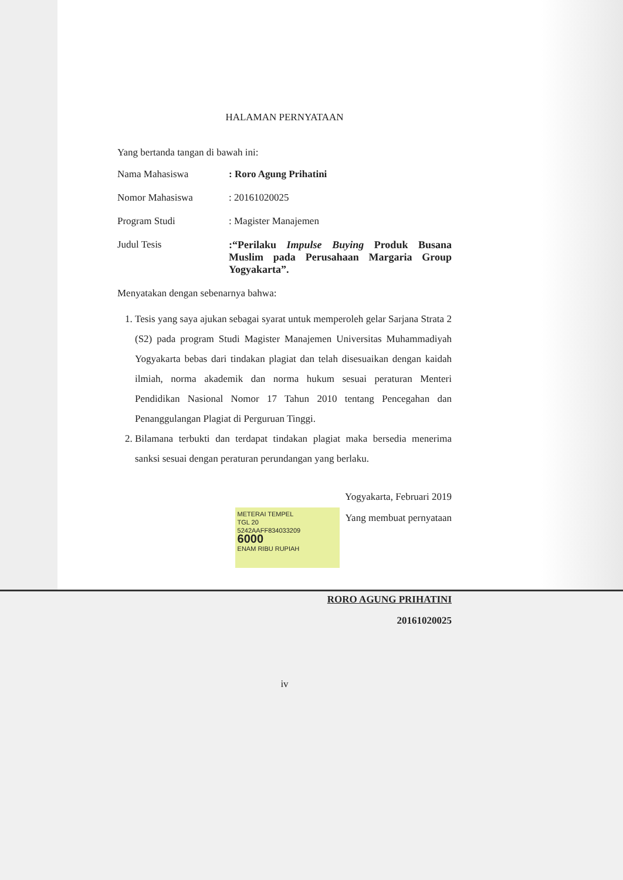HALAMAN PERNYATAAN
Yang bertanda tangan di bawah ini:
Nama Mahasiswa : Roro Agung Prihatini
Nomor Mahasiswa : 20161020025
Program Studi : Magister Manajemen
Judul Tesis :“Perilaku Impulse Buying Produk Busana Muslim pada Perusahaan Margaria Group Yogyakarta”.
Menyatakan dengan sebenarnya bahwa:
1. Tesis yang saya ajukan sebagai syarat untuk memperoleh gelar Sarjana Strata 2 (S2) pada program Studi Magister Manajemen Universitas Muhammadiyah Yogyakarta bebas dari tindakan plagiat dan telah disesuaikan dengan kaidah ilmiah, norma akademik dan norma hukum sesuai peraturan Menteri Pendidikan Nasional Nomor 17 Tahun 2010 tentang Pencegahan dan Penanggulangan Plagiat di Perguruan Tinggi.
2. Bilamana terbukti dan terdapat tindakan plagiat maka bersedia menerima sanksi sesuai dengan peraturan perundangan yang berlaku.
Yogyakarta, Februari 2019
METERAI TEMPEL
TGL 20
5242AAFF834033209
6000
ENAM RIBU RUPIAH Yang membuat pernyataan
RORO AGUNG PRIHATINI
20161020025
iv